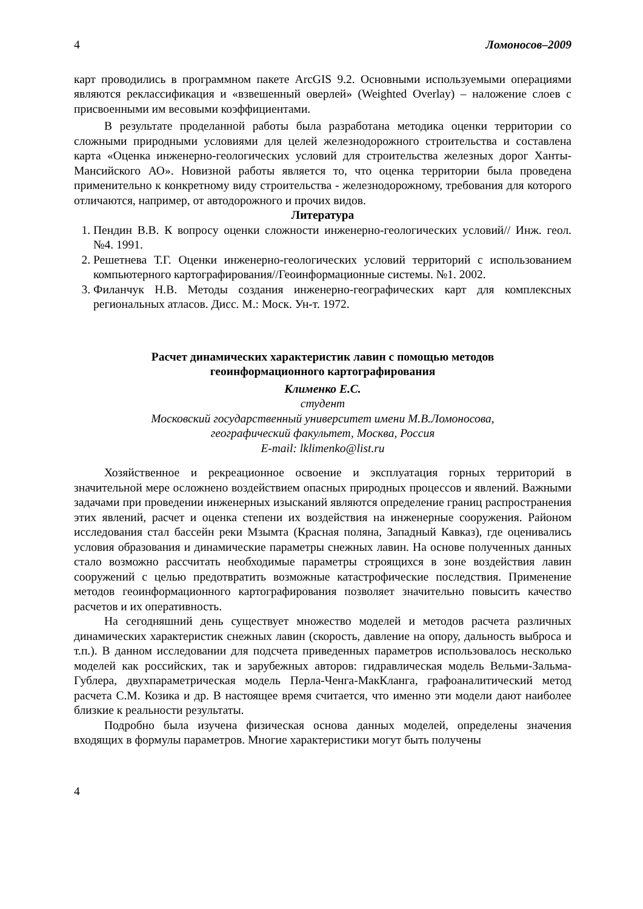4 Ломоносов–2009
карт проводились в программном пакете ArcGIS 9.2. Основными используемыми операциями являются реклассификация и «взвешенный оверлей» (Weighted Overlay) – наложение слоев с присвоенными им весовыми коэффициентами.
В результате проделанной работы была разработана методика оценки территории со сложными природными условиями для целей железнодорожного строительства и составлена карта «Оценка инженерно-геологических условий для строительства железных дорог Ханты-Мансийского АО». Новизной работы является то, что оценка территории была проведена применительно к конкретному виду строительства - железнодорожному, требования для которого отличаются, например, от автодорожного и прочих видов.
Литература
1. Пендин В.В. К вопросу оценки сложности инженерно-геологических условий// Инж. геол. №4. 1991.
2. Решетнева Т.Г. Оценки инженерно-геологических условий территорий с использованием компьютерного картографирования//Геоинформационные системы. №1. 2002.
3. Филанчук Н.В. Методы создания инженерно-географических карт для комплексных региональных атласов. Дисс. М.: Моск. Ун-т. 1972.
Расчет динамических характеристик лавин с помощью методов
геоинформационного картографирования
Клименко Е.С.
студент
Московский государственный университет имени М.В.Ломоносова,
географический факультет, Москва, Россия
E-mail: lklimenko@list.ru
Хозяйственное и рекреационное освоение и эксплуатация горных территорий в значительной мере осложнено воздействием опасных природных процессов и явлений. Важными задачами при проведении инженерных изысканий являются определение границ распространения этих явлений, расчет и оценка степени их воздействия на инженерные сооружения. Районом исследования стал бассейн реки Мзымта (Красная поляна, Западный Кавказ), где оценивались условия образования и динамические параметры снежных лавин. На основе полученных данных стало возможно рассчитать необходимые параметры строящихся в зоне воздействия лавин сооружений с целью предотвратить возможные катастрофические последствия. Применение методов геоинформационного картографирования позволяет значительно повысить качество расчетов и их оперативность.
На сегодняшний день существует множество моделей и методов расчета различных динамических характеристик снежных лавин (скорость, давление на опору, дальность выброса и т.п.). В данном исследовании для подсчета приведенных параметров использовалось несколько моделей как российских, так и зарубежных авторов: гидравлическая модель Вельми-Зальма-Гублера, двухпараметрическая модель Перла-Ченга-МакКланга, графоаналитический метод расчета С.М. Козика и др. В настоящее время считается, что именно эти модели дают наиболее близкие к реальности результаты.
Подробно была изучена физическая основа данных моделей, определены значения входящих в формулы параметров. Многие характеристики могут быть получены
4